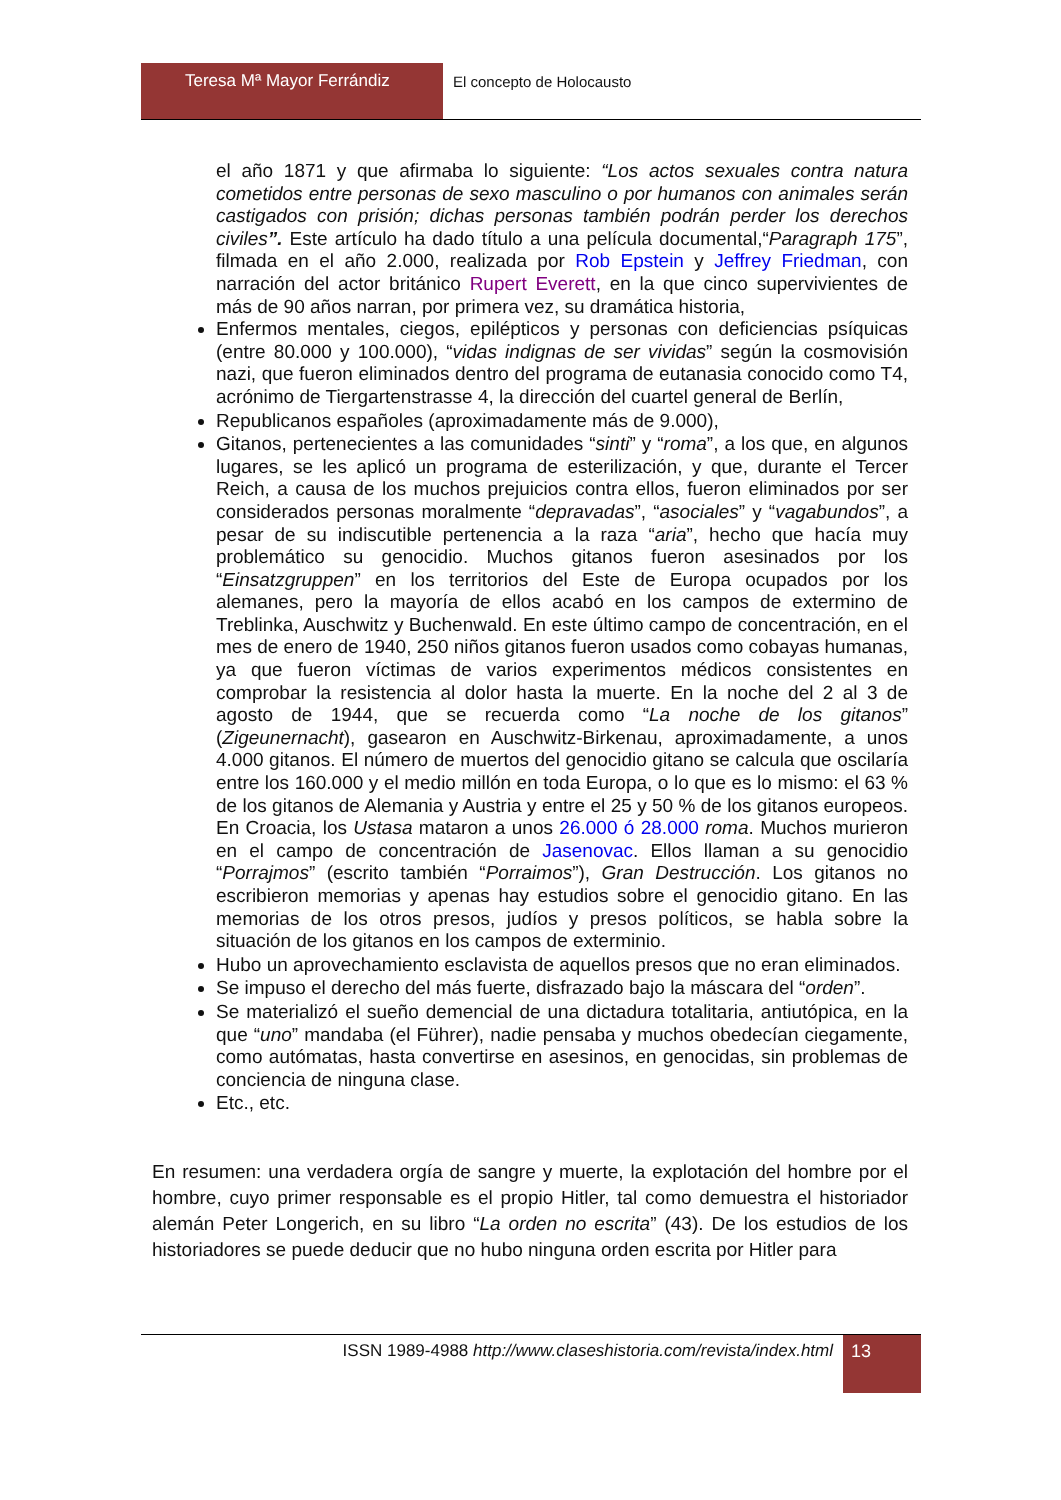Teresa Mª Mayor Ferrándiz El concepto de Holocausto
el año 1871 y que afirmaba lo siguiente: “Los actos sexuales contra natura cometidos entre personas de sexo masculino o por humanos con animales serán castigados con prisión; dichas personas también podrán perder los derechos civiles”. Este artículo ha dado título a una película documental,“Paragraph 175”, filmada en el año 2.000, realizada por Rob Epstein y Jeffrey Friedman, con narración del actor británico Rupert Everett, en la que cinco supervivientes de más de 90 años narran, por primera vez, su dramática historia,
Enfermos mentales, ciegos, epilépticos y personas con deficiencias psíquicas (entre 80.000 y 100.000), “vidas indignas de ser vividas” según la cosmovisión nazi, que fueron eliminados dentro del programa de eutanasia conocido como T4, acrónimo de Tiergartenstrasse 4, la dirección del cuartel general de Berlín,
Republicanos españoles (aproximadamente más de 9.000),
Gitanos, pertenecientes a las comunidades “sinti” y “roma”, a los que, en algunos lugares, se les aplicó un programa de esterilización, y que, durante el Tercer Reich, a causa de los muchos prejuicios contra ellos, fueron eliminados por ser considerados personas moralmente “depravadas”, “asociales” y “vagabundos”, a pesar de su indiscutible pertenencia a la raza “aria”, hecho que hacía muy problemático su genocidio. Muchos gitanos fueron asesinados por los “Einsatzgruppen” en los territorios del Este de Europa ocupados por los alemanes, pero la mayoría de ellos acabó en los campos de extermino de Treblinka, Auschwitz y Buchenwald. En este último campo de concentración, en el mes de enero de 1940, 250 niños gitanos fueron usados como cobayas humanas, ya que fueron víctimas de varios experimentos médicos consistentes en comprobar la resistencia al dolor hasta la muerte. En la noche del 2 al 3 de agosto de 1944, que se recuerda como “La noche de los gitanos” (Zigeunernacht), gasearon en Auschwitz-Birkenau, aproximadamente, a unos 4.000 gitanos. El número de muertos del genocidio gitano se calcula que oscilaría entre los 160.000 y el medio millón en toda Europa, o lo que es lo mismo: el 63 % de los gitanos de Alemania y Austria y entre el 25 y 50 % de los gitanos europeos. En Croacia, los Ustasa mataron a unos 26.000 ó 28.000 roma. Muchos murieron en el campo de concentración de Jasenovac. Ellos llaman a su genocidio “Porrajmos” (escrito también “Porraimos”), Gran Destrucción. Los gitanos no escribieron memorias y apenas hay estudios sobre el genocidio gitano. En las memorias de los otros presos, judíos y presos políticos, se habla sobre la situación de los gitanos en los campos de exterminio.
Hubo un aprovechamiento esclavista de aquellos presos que no eran eliminados.
Se impuso el derecho del más fuerte, disfrazado bajo la máscara del “orden”.
Se materializó el sueño demencial de una dictadura totalitaria, antiutópica, en la que “uno” mandaba (el Führer), nadie pensaba y muchos obedecían ciegamente, como autómatas, hasta convertirse en asesinos, en genocidas, sin problemas de conciencia de ninguna clase.
Etc., etc.
En resumen: una verdadera orgía de sangre y muerte, la explotación del hombre por el hombre, cuyo primer responsable es el propio Hitler, tal como demuestra el historiador alemán Peter Longerich, en su libro “La orden no escrita” (43). De los estudios de los historiadores se puede deducir que no hubo ninguna orden escrita por Hitler para
ISSN 1989-4988 http://www.claseshistoria.com/revista/index.html
13